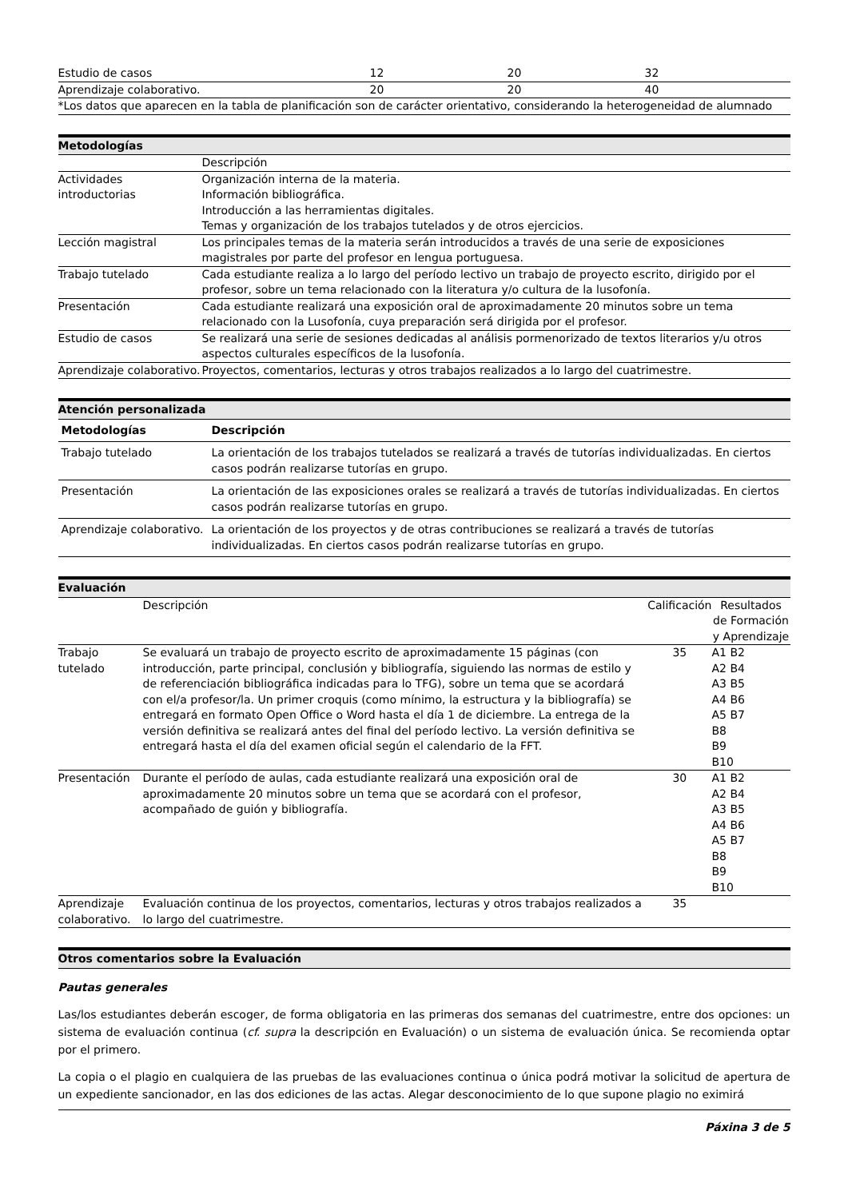| Estudio de casos | 12 | 20 | 32 |
| Aprendizaje colaborativo. | 20 | 20 | 40 |
| *Los datos que aparecen en la tabla de planificación son de carácter orientativo, considerando la heterogeneidad de alumnado | | | |
Metodologías
| | Descripción |
| Actividades introductorias | Organización interna de la materia. Información bibliográfica. Introducción a las herramientas digitales. Temas y organización de los trabajos tutelados y de otros ejercicios. |
| Lección magistral | Los principales temas de la materia serán introducidos a través de una serie de exposiciones magistrales por parte del profesor en lengua portuguesa. |
| Trabajo tutelado | Cada estudiante realiza a lo largo del período lectivo un trabajo de proyecto escrito, dirigido por el profesor, sobre un tema relacionado con la literatura y/o cultura de la lusofonía. |
| Presentación | Cada estudiante realizará una exposición oral de aproximadamente 20 minutos sobre un tema relacionado con la Lusofonía, cuya preparación será dirigida por el profesor. |
| Estudio de casos | Se realizará una serie de sesiones dedicadas al análisis pormenorizado de textos literarios y/u otros aspectos culturales específicos de la lusofonía. |
| Aprendizaje colaborativo. | Proyectos, comentarios, lecturas y otros trabajos realizados a lo largo del cuatrimestre. |
Atención personalizada
| Metodologías | Descripción |
| --- | --- |
| Trabajo tutelado | La orientación de los trabajos tutelados se realizará a través de tutorías individualizadas. En ciertos casos podrán realizarse tutorías en grupo. |
| Presentación | La orientación de las exposiciones orales se realizará a través de tutorías individualizadas. En ciertos casos podrán realizarse tutorías en grupo. |
| Aprendizaje colaborativo. | La orientación de los proyectos y de otras contribuciones se realizará a través de tutorías individualizadas. En ciertos casos podrán realizarse tutorías en grupo. |
Evaluación
| | Descripción | Calificación | Resultados de Formación y Aprendizaje |
| Trabajo tutelado | Se evaluará un trabajo de proyecto escrito de aproximadamente 15 páginas (con introducción, parte principal, conclusión y bibliografía, siguiendo las normas de estilo y de referenciación bibliográfica indicadas para lo TFG), sobre un tema que se acordará con el/a profesor/la. Un primer croquis (como mínimo, la estructura y la bibliografía) se entregará en formato Open Office o Word hasta el día 1 de diciembre. La entrega de la versión definitiva se realizará antes del final del período lectivo. La versión definitiva se entregará hasta el día del examen oficial según el calendario de la FFT. | 35 | A1 B2 A2 B4 A3 B5 A4 B6 A5 B7 B8 B9 B10 |
| Presentación | Durante el período de aulas, cada estudiante realizará una exposición oral de aproximadamente 20 minutos sobre un tema que se acordará con el profesor, acompañado de guión y bibliografía. | 30 | A1 B2 A2 B4 A3 B5 A4 B6 A5 B7 B8 B9 B10 |
| Aprendizaje colaborativo. | Evaluación continua de los proyectos, comentarios, lecturas y otros trabajos realizados a lo largo del cuatrimestre. | 35 | |
Otros comentarios sobre la Evaluación
Pautas generales
Las/los estudiantes deberán escoger, de forma obligatoria en las primeras dos semanas del cuatrimestre, entre dos opciones: un sistema de evaluación continua (cf. supra la descripción en Evaluación) o un sistema de evaluación única. Se recomienda optar por el primero.
La copia o el plagio en cualquiera de las pruebas de las evaluaciones continua o única podrá motivar la solicitud de apertura de un expediente sancionador, en las dos ediciones de las actas. Alegar desconocimiento de lo que supone plagio no eximirá
Páxina 3 de 5